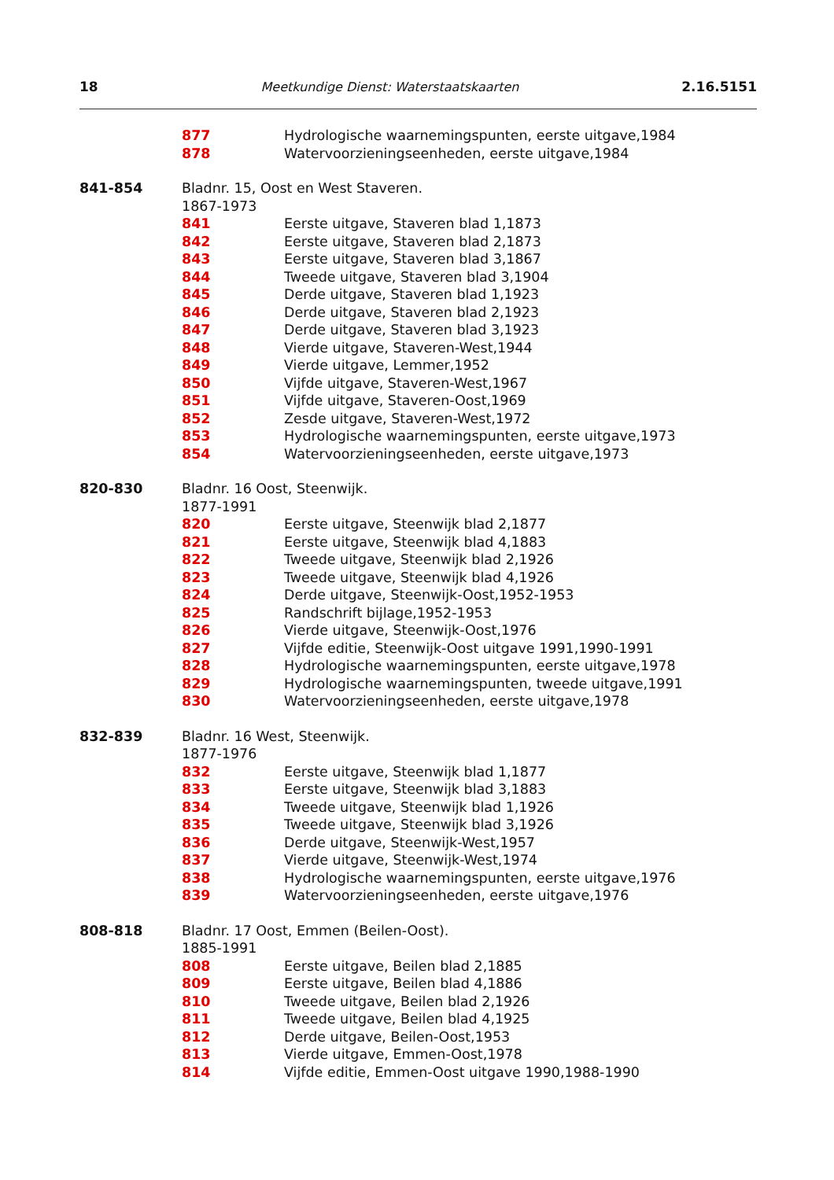18 Meetkundige Dienst: Waterstaatskaarten 2.16.5151
877 Hydrologische waarnemingspunten, eerste uitgave,1984
878 Watervoorzieningseenheden, eerste uitgave,1984
841-854 Bladnr. 15, Oost en West Staveren.
1867-1973
841 Eerste uitgave, Staveren blad 1,1873
842 Eerste uitgave, Staveren blad 2,1873
843 Eerste uitgave, Staveren blad 3,1867
844 Tweede uitgave, Staveren blad 3,1904
845 Derde uitgave, Staveren blad 1,1923
846 Derde uitgave, Staveren blad 2,1923
847 Derde uitgave, Staveren blad 3,1923
848 Vierde uitgave, Staveren-West,1944
849 Vierde uitgave, Lemmer,1952
850 Vijfde uitgave, Staveren-West,1967
851 Vijfde uitgave, Staveren-Oost,1969
852 Zesde uitgave, Staveren-West,1972
853 Hydrologische waarnemingspunten, eerste uitgave,1973
854 Watervoorzieningseenheden, eerste uitgave,1973
820-830 Bladnr. 16 Oost, Steenwijk.
1877-1991
820 Eerste uitgave, Steenwijk blad 2,1877
821 Eerste uitgave, Steenwijk blad 4,1883
822 Tweede uitgave, Steenwijk blad 2,1926
823 Tweede uitgave, Steenwijk blad 4,1926
824 Derde uitgave, Steenwijk-Oost,1952-1953
825 Randschrift bijlage,1952-1953
826 Vierde uitgave, Steenwijk-Oost,1976
827 Vijfde editie, Steenwijk-Oost uitgave 1991,1990-1991
828 Hydrologische waarnemingspunten, eerste uitgave,1978
829 Hydrologische waarnemingspunten, tweede uitgave,1991
830 Watervoorzieningseenheden, eerste uitgave,1978
832-839 Bladnr. 16 West, Steenwijk.
1877-1976
832 Eerste uitgave, Steenwijk blad 1,1877
833 Eerste uitgave, Steenwijk blad 3,1883
834 Tweede uitgave, Steenwijk blad 1,1926
835 Tweede uitgave, Steenwijk blad 3,1926
836 Derde uitgave, Steenwijk-West,1957
837 Vierde uitgave, Steenwijk-West,1974
838 Hydrologische waarnemingspunten, eerste uitgave,1976
839 Watervoorzieningseenheden, eerste uitgave,1976
808-818 Bladnr. 17 Oost, Emmen (Beilen-Oost).
1885-1991
808 Eerste uitgave, Beilen blad 2,1885
809 Eerste uitgave, Beilen blad 4,1886
810 Tweede uitgave, Beilen blad 2,1926
811 Tweede uitgave, Beilen blad 4,1925
812 Derde uitgave, Beilen-Oost,1953
813 Vierde uitgave, Emmen-Oost,1978
814 Vijfde editie, Emmen-Oost uitgave 1990,1988-1990